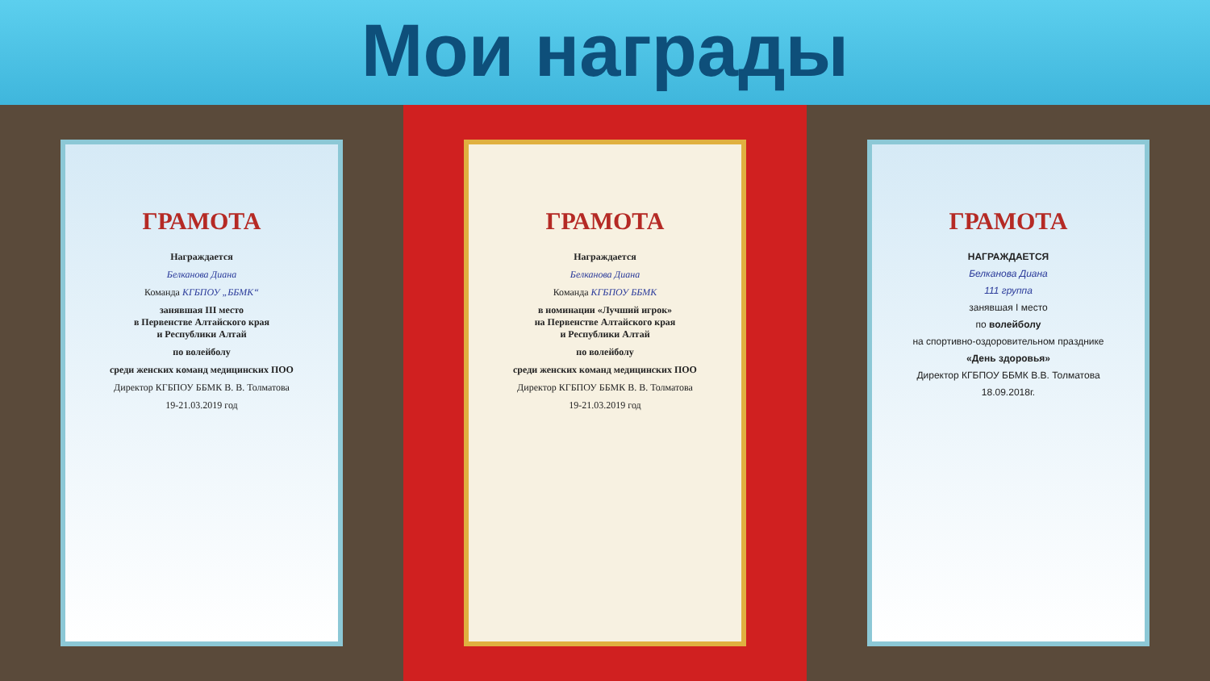Мои награды
ГРАМОТА
Награждается
Белканова Диана
Команда КГБПОУ „ББМК“
занявшая III место
в Первенстве Алтайского края
и Республики Алтай
по волейболу
среди женских команд медицинских ПОО
Директор КГБПОУ ББМК В. В. Толматова
19-21.03.2019 год
ГРАМОТА
Награждается
Белканова Диана
Команда КГБПОУ ББМК
в номинации «Лучший игрок»
на Первенстве Алтайского края
и Республики Алтай
по волейболу
среди женских команд медицинских ПОО
Директор КГБПОУ ББМК В. В. Толматова
19-21.03.2019 год
ГРАМОТА
НАГРАЖДАЕТСЯ
Белканова Диана
111 группа
занявшая I место
по волейболу
на спортивно-оздоровительном празднике
«День здоровья»
Директор КГБПОУ ББМК В.В. Толматова
18.09.2018г.